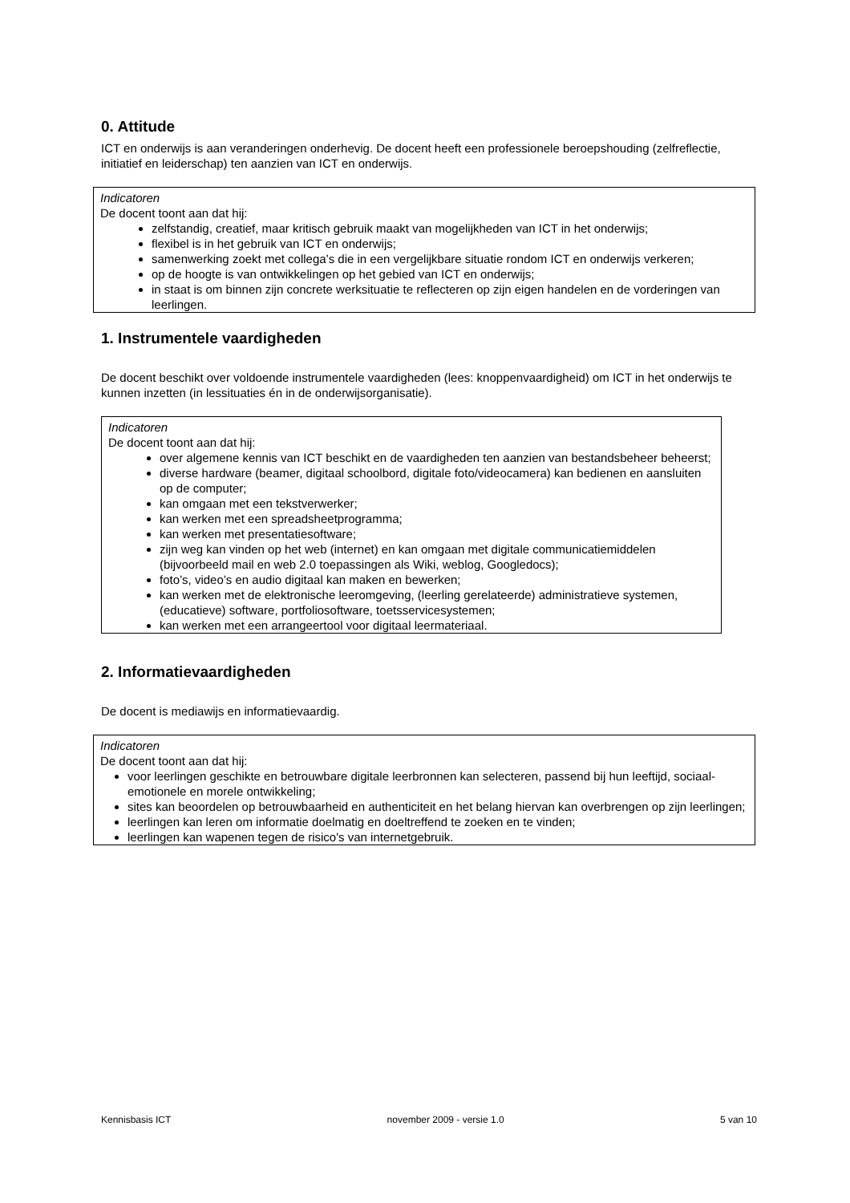0. Attitude
ICT en onderwijs is aan veranderingen onderhevig. De docent heeft een professionele beroepshouding (zelfreflectie, initiatief en leiderschap) ten aanzien van ICT en onderwijs.
Indicatoren
De docent toont aan dat hij:
zelfstandig, creatief, maar kritisch gebruik maakt van mogelijkheden van ICT in het onderwijs;
flexibel is in het gebruik van ICT en onderwijs;
samenwerking zoekt met collega’s die in een vergelijkbare situatie rondom ICT en onderwijs verkeren;
op de hoogte is van ontwikkelingen op het gebied van ICT en onderwijs;
in staat is om binnen zijn concrete werksituatie te reflecteren op zijn eigen handelen en de vorderingen van leerlingen.
1. Instrumentele vaardigheden
De docent beschikt over voldoende instrumentele vaardigheden (lees: knoppenvaardigheid) om ICT in het onderwijs te kunnen inzetten (in lessituaties én in de onderwijsorganisatie).
Indicatoren
De docent toont aan dat hij:
over algemene kennis van ICT beschikt en de vaardigheden ten aanzien van bestandsbeheer beheerst;
diverse hardware (beamer, digitaal schoolbord, digitale foto/videocamera) kan bedienen en aansluiten op de computer;
kan omgaan met een tekstverwerker;
kan werken met een spreadsheetprogramma;
kan werken met presentatiesoftware;
zijn weg kan vinden op het web (internet) en kan omgaan met digitale communicatiemiddelen (bijvoorbeeld mail en web 2.0 toepassingen als Wiki, weblog, Googledocs);
foto’s, video’s en audio digitaal kan maken en bewerken;
kan werken met de elektronische leeromgeving, (leerling gerelateerde) administratieve systemen, (educatieve) software, portfoliosoftware, toetsservicesystemen;
kan werken met een arrangeertool voor digitaal leermateriaal.
2. Informatievaardigheden
De docent is mediawijs en informatievaardig.
Indicatoren
De docent toont aan dat hij:
voor leerlingen geschikte en betrouwbare digitale leerbronnen kan selecteren, passend bij hun leeftijd, sociaal-emotionele en morele ontwikkeling;
sites kan beoordelen op betrouwbaarheid en authenticiteit en het belang hiervan kan overbrengen op zijn leerlingen;
leerlingen kan leren om informatie doelmatig en doeltreffend te zoeken en te vinden;
leerlingen kan wapenen tegen de risico's van internetgebruik.
Kennisbasis ICT november 2009 - versie 1.0 5 van 10